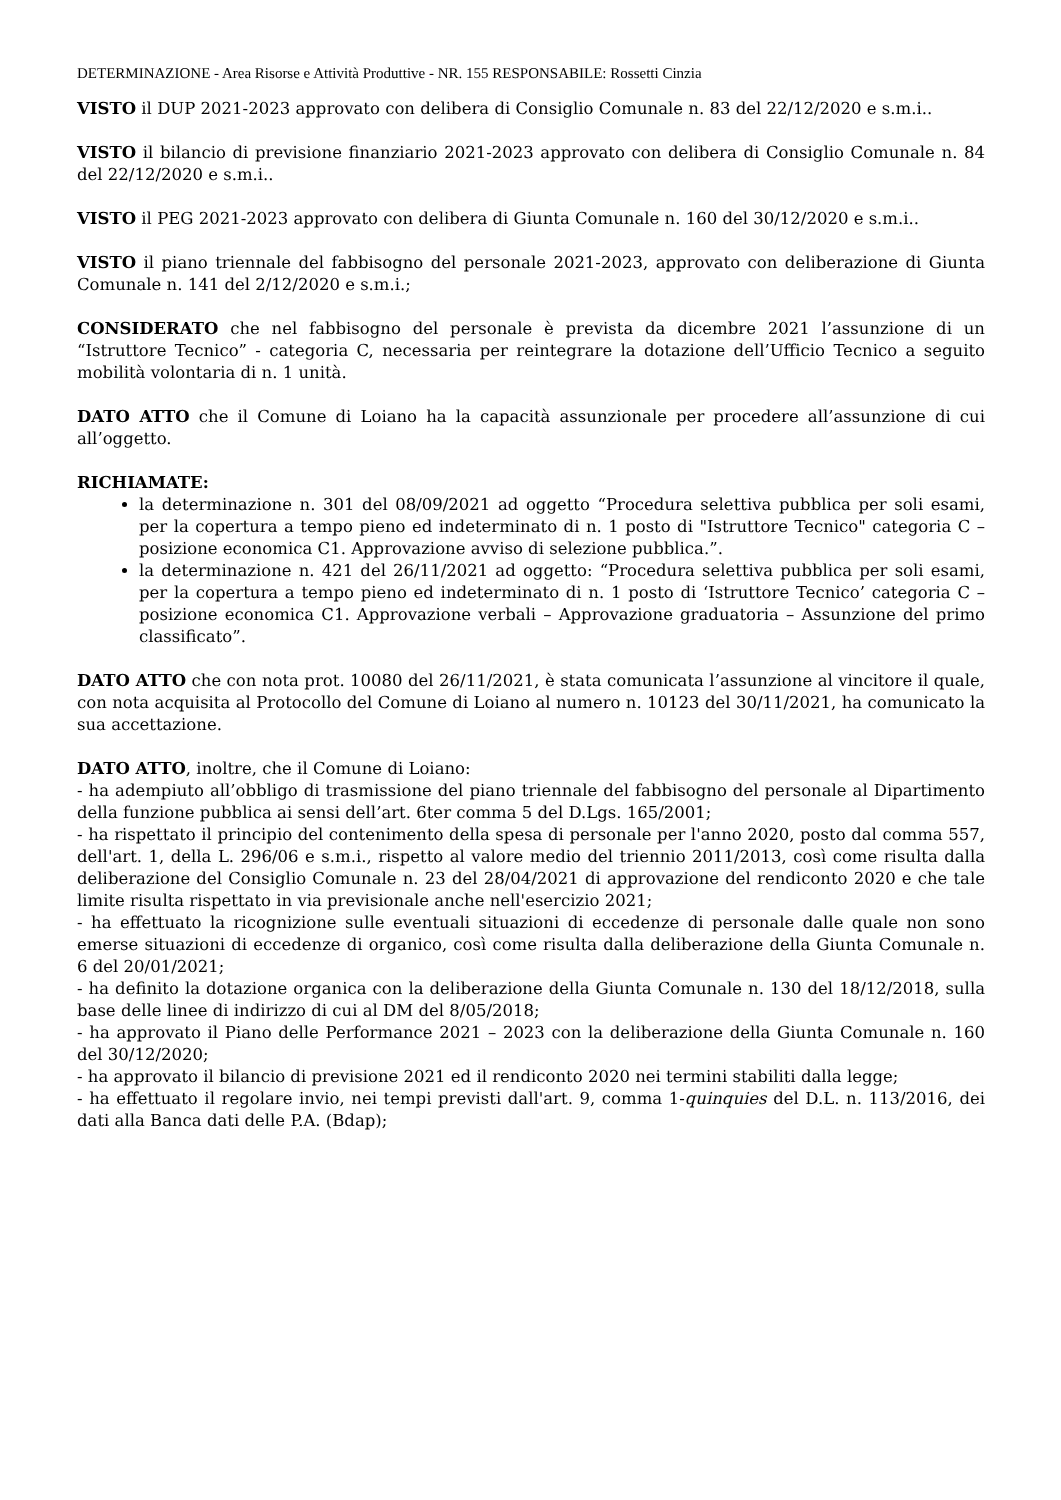DETERMINAZIONE - Area Risorse e Attività Produttive - NR. 155 RESPONSABILE: Rossetti Cinzia
VISTO il DUP 2021-2023 approvato con delibera di Consiglio Comunale n. 83 del 22/12/2020 e s.m.i..
VISTO il bilancio di previsione finanziario 2021-2023 approvato con delibera di Consiglio Comunale n. 84 del 22/12/2020 e s.m.i..
VISTO il PEG 2021-2023 approvato con delibera di Giunta Comunale n. 160 del 30/12/2020 e s.m.i..
VISTO il piano triennale del fabbisogno del personale 2021-2023, approvato con deliberazione di Giunta Comunale n. 141 del 2/12/2020 e s.m.i.;
CONSIDERATO che nel fabbisogno del personale è prevista da dicembre 2021 l’assunzione di un “Istruttore Tecnico” - categoria C, necessaria per reintegrare la dotazione dell’Ufficio Tecnico a seguito mobilità volontaria di n. 1 unità.
DATO ATTO che il Comune di Loiano ha la capacità assunzionale per procedere all’assunzione di cui all’oggetto.
RICHIAMATE:
la determinazione n. 301 del 08/09/2021 ad oggetto “Procedura selettiva pubblica per soli esami, per la copertura a tempo pieno ed indeterminato di n. 1 posto di "Istruttore Tecnico" categoria C – posizione economica C1. Approvazione avviso di selezione pubblica.”.
la determinazione n. 421 del 26/11/2021 ad oggetto: “Procedura selettiva pubblica per soli esami, per la copertura a tempo pieno ed indeterminato di n. 1 posto di ‘Istruttore Tecnico’ categoria C – posizione economica C1. Approvazione verbali – Approvazione graduatoria – Assunzione del primo classificato”.
DATO ATTO che con nota prot. 10080 del 26/11/2021, è stata comunicata l’assunzione al vincitore il quale, con nota acquisita al Protocollo del Comune di Loiano al numero n. 10123 del 30/11/2021, ha comunicato la sua accettazione.
DATO ATTO, inoltre, che il Comune di Loiano:
- ha adempiuto all’obbligo di trasmissione del piano triennale del fabbisogno del personale al Dipartimento della funzione pubblica ai sensi dell’art. 6ter comma 5 del D.Lgs. 165/2001;
- ha rispettato il principio del contenimento della spesa di personale per l'anno 2020, posto dal comma 557, dell'art. 1, della L. 296/06 e s.m.i., rispetto al valore medio del triennio 2011/2013, così come risulta dalla deliberazione del Consiglio Comunale n. 23 del 28/04/2021 di approvazione del rendiconto 2020 e che tale limite risulta rispettato in via previsionale anche nell'esercizio 2021;
- ha effettuato la ricognizione sulle eventuali situazioni di eccedenze di personale dalle quale non sono emerse situazioni di eccedenze di organico, così come risulta dalla deliberazione della Giunta Comunale n. 6 del 20/01/2021;
- ha definito la dotazione organica con la deliberazione della Giunta Comunale n. 130 del 18/12/2018, sulla base delle linee di indirizzo di cui al DM del 8/05/2018;
- ha approvato il Piano delle Performance 2021 – 2023 con la deliberazione della Giunta Comunale n. 160 del 30/12/2020;
- ha approvato il bilancio di previsione 2021 ed il rendiconto 2020 nei termini stabiliti dalla legge;
- ha effettuato il regolare invio, nei tempi previsti dall'art. 9, comma 1-quinquies del D.L. n. 113/2016, dei dati alla Banca dati delle P.A. (Bdap);